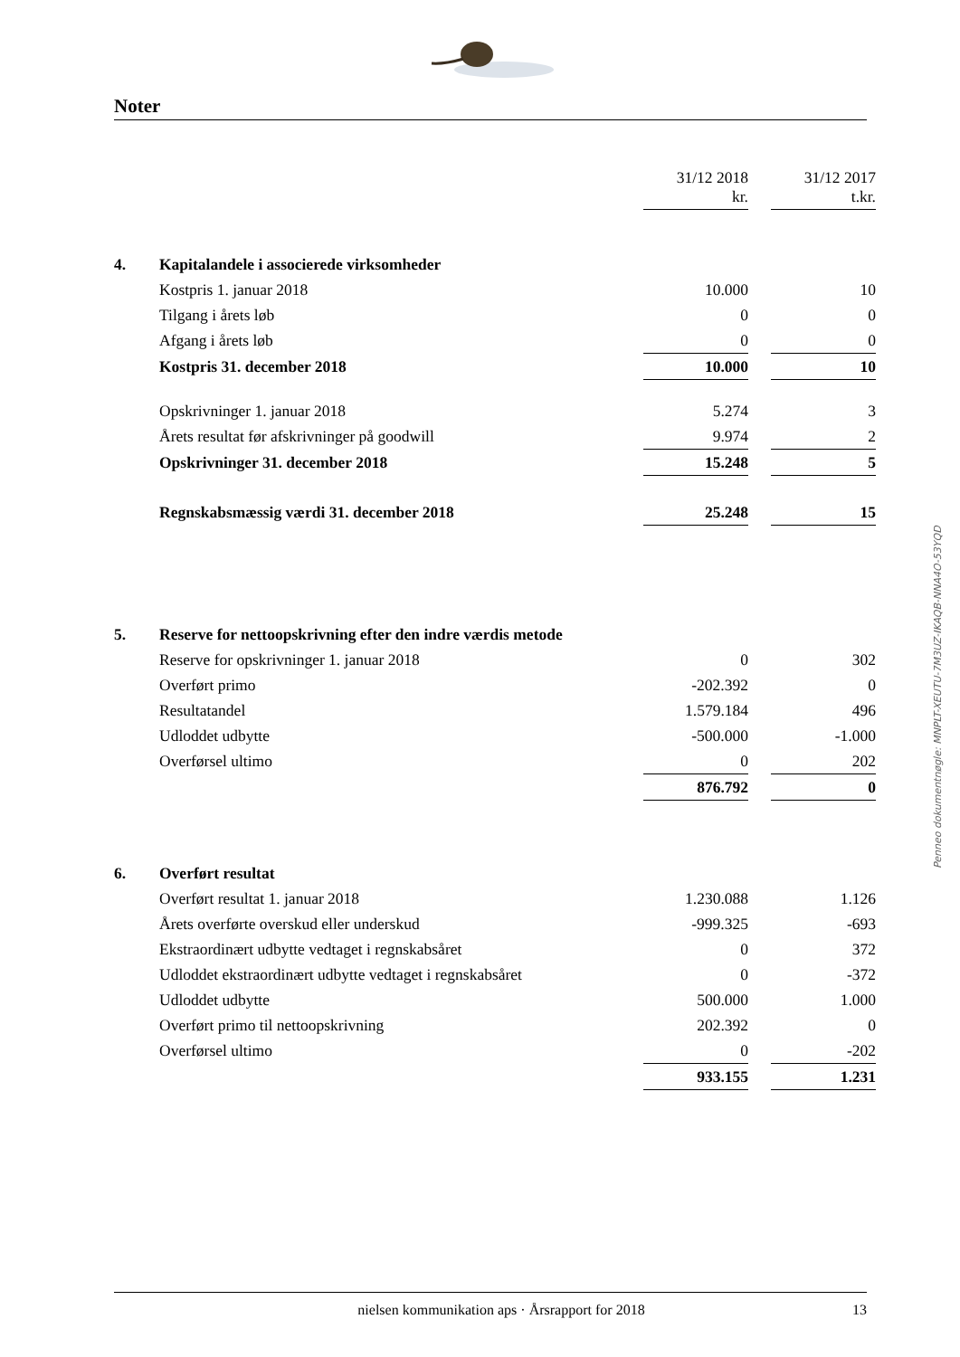Noter
| | | 31/12 2018 kr. | | 31/12 2017 t.kr. |
| 4. | Kapitalandele i associerede virksomheder | | | |
| | Kostpris 1. januar 2018 | 10.000 | | 10 |
| | Tilgang i årets løb | 0 | | 0 |
| | Afgang i årets løb | 0 | | 0 |
| | Kostpris 31. december 2018 | 10.000 | | 10 |
| | Opskrivninger 1. januar 2018 | 5.274 | | 3 |
| | Årets resultat før afskrivninger på goodwill | 9.974 | | 2 |
| | Opskrivninger 31. december 2018 | 15.248 | | 5 |
| | Regnskabsmæssig værdi 31. december 2018 | 25.248 | | 15 |
| 5. | Reserve for nettoopskrivning efter den indre værdis metode | | | |
| | Reserve for opskrivninger 1. januar 2018 | 0 | | 302 |
| | Overført primo | -202.392 | | 0 |
| | Resultatandel | 1.579.184 | | 496 |
| | Udloddet udbytte | -500.000 | | -1.000 |
| | Overførsel ultimo | 0 | | 202 |
| | | 876.792 | | 0 |
| 6. | Overført resultat | | | |
| | Overført resultat 1. januar 2018 | 1.230.088 | | 1.126 |
| | Årets overførte overskud eller underskud | -999.325 | | -693 |
| | Ekstraordinært udbytte vedtaget i regnskabsåret | 0 | | 372 |
| | Udloddet ekstraordinært udbytte vedtaget i regnskabsåret | 0 | | -372 |
| | Udloddet udbytte | 500.000 | | 1.000 |
| | Overført primo til nettoopskrivning | 202.392 | | 0 |
| | Overførsel ultimo | 0 | | -202 |
| | | 933.155 | | 1.231 |
Penneo dokumentnøgle: MNPLT-XEUTU-7M3UZ-IKAQB-NNA4O-53YQD
nielsen kommunikation aps · Årsrapport for 2018 13